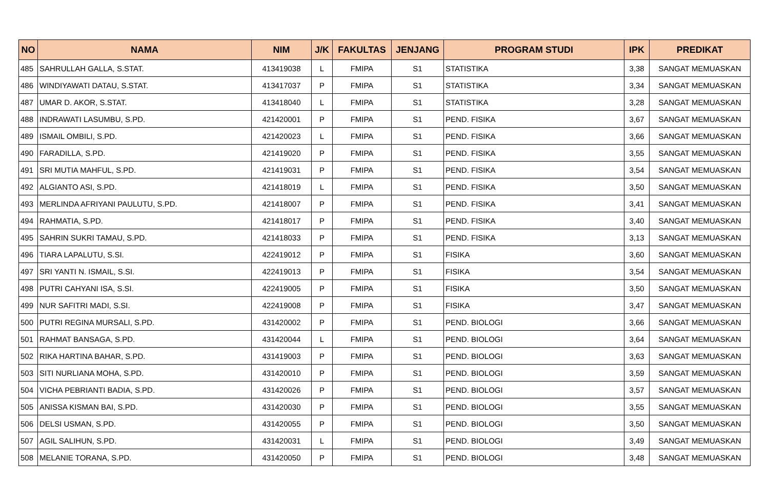| NO | NAMA | NIM | J/K | FAKULTAS | JENJANG | PROGRAM STUDI | IPK | PREDIKAT |
| --- | --- | --- | --- | --- | --- | --- | --- | --- |
| 485 | SAHRULLAH GALLA, S.STAT. | 413419038 | L | FMIPA | S1 | STATISTIKA | 3,38 | SANGAT MEMUASKAN |
| 486 | WINDIYAWATI DATAU, S.STAT. | 413417037 | P | FMIPA | S1 | STATISTIKA | 3,34 | SANGAT MEMUASKAN |
| 487 | UMAR D. AKOR, S.STAT. | 413418040 | L | FMIPA | S1 | STATISTIKA | 3,28 | SANGAT MEMUASKAN |
| 488 | INDRAWATI LASUMBU, S.PD. | 421420001 | P | FMIPA | S1 | PEND. FISIKA | 3,67 | SANGAT MEMUASKAN |
| 489 | ISMAIL OMBILI, S.PD. | 421420023 | L | FMIPA | S1 | PEND. FISIKA | 3,66 | SANGAT MEMUASKAN |
| 490 | FARADILLA, S.PD. | 421419020 | P | FMIPA | S1 | PEND. FISIKA | 3,55 | SANGAT MEMUASKAN |
| 491 | SRI MUTIA MAHFUL, S.PD. | 421419031 | P | FMIPA | S1 | PEND. FISIKA | 3,54 | SANGAT MEMUASKAN |
| 492 | ALGIANTO ASI, S.PD. | 421418019 | L | FMIPA | S1 | PEND. FISIKA | 3,50 | SANGAT MEMUASKAN |
| 493 | MERLINDA AFRIYANI PAULUTU, S.PD. | 421418007 | P | FMIPA | S1 | PEND. FISIKA | 3,41 | SANGAT MEMUASKAN |
| 494 | RAHMATIA, S.PD. | 421418017 | P | FMIPA | S1 | PEND. FISIKA | 3,40 | SANGAT MEMUASKAN |
| 495 | SAHRIN SUKRI TAMAU, S.PD. | 421418033 | P | FMIPA | S1 | PEND. FISIKA | 3,13 | SANGAT MEMUASKAN |
| 496 | TIARA LAPALUTU, S.SI. | 422419012 | P | FMIPA | S1 | FISIKA | 3,60 | SANGAT MEMUASKAN |
| 497 | SRI YANTI N. ISMAIL, S.SI. | 422419013 | P | FMIPA | S1 | FISIKA | 3,54 | SANGAT MEMUASKAN |
| 498 | PUTRI CAHYANI ISA, S.SI. | 422419005 | P | FMIPA | S1 | FISIKA | 3,50 | SANGAT MEMUASKAN |
| 499 | NUR SAFITRI MADI, S.SI. | 422419008 | P | FMIPA | S1 | FISIKA | 3,47 | SANGAT MEMUASKAN |
| 500 | PUTRI REGINA MURSALI, S.PD. | 431420002 | P | FMIPA | S1 | PEND. BIOLOGI | 3,66 | SANGAT MEMUASKAN |
| 501 | RAHMAT BANSAGA, S.PD. | 431420044 | L | FMIPA | S1 | PEND. BIOLOGI | 3,64 | SANGAT MEMUASKAN |
| 502 | RIKA HARTINA BAHAR, S.PD. | 431419003 | P | FMIPA | S1 | PEND. BIOLOGI | 3,63 | SANGAT MEMUASKAN |
| 503 | SITI NURLIANA MOHA, S.PD. | 431420010 | P | FMIPA | S1 | PEND. BIOLOGI | 3,59 | SANGAT MEMUASKAN |
| 504 | VICHA PEBRIANTI BADIA, S.PD. | 431420026 | P | FMIPA | S1 | PEND. BIOLOGI | 3,57 | SANGAT MEMUASKAN |
| 505 | ANISSA KISMAN BAI, S.PD. | 431420030 | P | FMIPA | S1 | PEND. BIOLOGI | 3,55 | SANGAT MEMUASKAN |
| 506 | DELSI USMAN, S.PD. | 431420055 | P | FMIPA | S1 | PEND. BIOLOGI | 3,50 | SANGAT MEMUASKAN |
| 507 | AGIL SALIHUN, S.PD. | 431420031 | L | FMIPA | S1 | PEND. BIOLOGI | 3,49 | SANGAT MEMUASKAN |
| 508 | MELANIE TORANA, S.PD. | 431420050 | P | FMIPA | S1 | PEND. BIOLOGI | 3,48 | SANGAT MEMUASKAN |